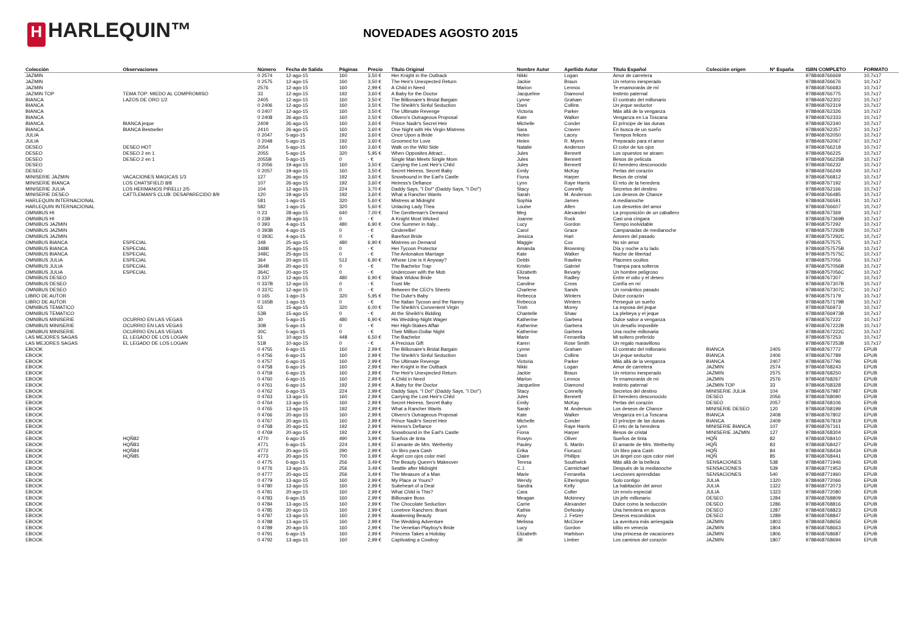H HARLEQUIN™ NOVEDADES AGOSTO 2015
| Colección | Observaciones | Número | Fecha de Salida | Páginas | Precio | Título Original | Nombre Autor | Apellido Autor | Título Español | Colección origen | Nº España | ISBN COMPLETO | FORMATO |
| --- | --- | --- | --- | --- | --- | --- | --- | --- | --- | --- | --- | --- | --- |
| JAZMIN | | 0 2574 | 12-ago-15 | 160 | 3,50 € | Her Knight in the Outback | Nikki | Logan | Amor de carretera | | | 9788468766669 | 10,7x17 |
| JAZMIN | | 0 2575 | 12-ago-15 | 160 | 3,50 € | The Heir's Unexpected Return | Jackie | Braun | Un retorno inesperado | | | 9788468766676 | 10,7x17 |
| JAZMIN | | 2576 | 12-ago-15 | 160 | 2,99 € | A Child in Need | Marion | Lennox | Te enamorarás de mí | | | 9788468766683 | 10,7x17 |
| JAZMIN TOP | TEMA TOP: MIEDO AL COMPROMISO | 33 | 12-ago-15 | 192 | 3,60 € | A Baby for the Doctor | Jacqueline | Diamond | Instinto paternal | | | 9788468766775 | 10,7x17 |
| BIANCA | LAZOS DE ORO 1/2 | 2405 | 12-ago-15 | 160 | 3,50 € | The Billionaire's Bridal Bargain | Lynne | Graham | El contrato del millonario | | | 9788468762302 | 10,7x17 |
| BIANCA | | 0 2406 | 12-ago-15 | 160 | 3,50 € | The Sheikh's Sinful Seduction | Dani | Collins | Un jeque seductor | | | 9788468762319 | 10,7x17 |
| BIANCA | | 0 2407 | 12-ago-15 | 160 | 3,50 € | The Ultimate Revenge | Victoria | Parker | Más allá de la venganza | | | 9788468762326 | 10,7x17 |
| BIANCA | | 0 2408 | 26-ago-15 | 160 | 3,50 € | Olivero's Outrageous Proposal | Kate | Walker | Venganza en La Toscana | | | 9788468762333 | 10,7x17 |
| BIANCA | BIANCA jeque | 2409 | 26-ago-15 | 160 | 3,60 € | Prince Nadir's Secret Heir | Michelle | Conder | El príncipe de las dunas | | | 9788468762340 | 10,7x17 |
| BIANCA | BIANCA Bestseller | 2410 | 26-ago-15 | 160 | 3,60 € | One Night with His Virgin Mistress | Sara | Craven | En busca de un sueño | | | 9788468762357 | 10,7x17 |
| JULIA | | 0 2047 | 5-ago-15 | 192 | 3,60 € | Once Upon a Bride | Helen | Lacey | Tiempos felices | | | 9788468762050 | 10,7x17 |
| JULIA | | 0 2048 | 5-ago-15 | 192 | 3,60 € | Groomed for Love | Helen | R. Myers | Preparado para el amor | | | 9788468762067 | 10,7x17 |
| DESEO | DESEO HOT | 2054 | 5-ago-15 | 160 | 3,60 € | Walk on the Wild Side | Natalie | Anderson | El color de tus ojos | | | 9788468766218 | 10,7x17 |
| DESEO | DESEO 2 en 1 | 2055 | 5-ago-15 | 320 | 5,95 € | When Opposites Attract... | Jules | Bennett | Los opuestos se atraen | | | 9788468766225 | 10,7x17 |
| DESEO | DESEO 2 en 1 | 2055B | 5-ago-15 | 0 | - € | Single Man Meets Single Mom | Jules | Bennett | Besos de película | | | 9788468766225B | 10,7x17 |
| DESEO | | 0 2056 | 19-ago-15 | 160 | 3,50 € | Carrying the Lost Heir's Child | Jules | Bennett | El heredero desconocido | | | 9788468766232 | 10,7x17 |
| DESEO | | 0 2057 | 19-ago-15 | 160 | 3,50 € | Secret Heiress, Secret Baby | Emily | McKay | Perlas del corazón | | | 9788468766249 | 10,7x17 |
| MINISERIE JAZMIN | VACACIONES MAGICAS 1/3 | 127 | 26-ago-15 | 192 | 3,60 € | Snowbound in the Earl's Castle | Fiona | Harper | Besos de cristal | | | 9788468766812 | 10,7x17 |
| MINISERIE BIANCA | LOS CHATSFIELD 8/8 | 107 | 26-ago-15 | 192 | 3,60 € | Heiress's Defiance | Lynn | Raye Harris | El reto de la heredera | | | 9788468767192 | 10,7x17 |
| MINISERIE JULIA | LOS HERMANOS PIRELLI 2/5 | 104 | 12-ago-15 | 224 | 3,70 € | Daddy Says, "I Do!" (Daddy Says, "I Do!") | Stacy | Connelly | Secretos del destino | | | 9788468762166 | 10,7x17 |
| MINISERIE DESEO | CATTLEMAN'S CLUB: DESAPARECIDO 8/9 | 120 | 19-ago-15 | 192 | 3,60 € | What a Rancher Wants | Sarah | M. Anderson | Los deseos de Chance | | | 9788468766485 | 10,7x17 |
| HARLEQUIN INTERNACIONAL | | 581 | 1-ago-15 | 320 | 5,60 € | Mistress at Midnight | Sophia | James | A medianoche | | | 9788468766591 | 10,7x17 |
| HARLEQUIN INTERNACIONAL | | 582 | 1-ago-15 | 320 | 5,60 € | Unlacing Lady Thea | Louise | Allen | Los desvelos del amor | | | 9788468766607 | 10,7x17 |
| OMNIBUS HI | | 0 23 | 28-ago-15 | 640 | 7,00 € | The Gentleman's Demand | Meg | Alexander | La proposición de un caballero | | | 9788468767369 | 10,7x17 |
| OMNIBUS HI | | 0 23B | 28-ago-15 | 0 | - € | A Knight Most Wicked | Joanne | Rock | Casi una cíngara | | | 9788468767369B | 10,7x17 |
| OMNIBUS JAZMIN | | 0 393 | 4-ago-15 | 480 | 6,90 € | One Summer in Italy... | Lucy | Gordon | Tiempo inolvidable | | | 9788468757292 | 10,7x17 |
| OMNIBUS JAZMIN | | 0 393B | 4-ago-15 | 0 | - € | Cinderellie! | Carol | Grace | Campanadas de medianoche | | | 9788468757292B | 10,7x17 |
| OMNIBUS JAZMIN | | 0 393C | 4-ago-15 | 0 | - € | Barefoot Bride | Jessica | Hart | Amores del pasado | | | 9788468757292C | 10,7x17 |
| OMNIBUS BIANCA | ESPECIAL | 348 | 25-ago-15 | 480 | 6,90 € | Mistress on Demand | Maggie | Cox | No sin amor | | | 9788468757575 | 10,7x17 |
| OMNIBUS BIANCA | ESPECIAL | 348B | 25-ago-15 | 0 | - € | Her Tycoon Protector | Amanda | Browning | Día y noche a tu lado | | | 9788468757575B | 10,7x17 |
| OMNIBUS BIANCA | ESPECIAL | 348C | 25-ago-15 | 0 | - € | The Antonakos Marriage | Kate | Walker | Noche de libertad | | | 9788468757575C | 10,7x17 |
| OMNIBUS JULIA | ESPECIAL | 364 | 20-ago-15 | 512 | 6,90 € | Whose Line is It Anyway? | Debbi | Rawlins | Placeres ocultos | | | 9788468757056 | 10,7x17 |
| OMNIBUS JULIA | ESPECIAL | 364B | 20-ago-15 | 0 | - € | The Bachelor Trap | Kristin | Gabriel | Trampa para solteros | | | 9788468757056B | 10,7x17 |
| OMNIBUS JULIA | ESPECIAL | 364C | 20-ago-15 | 0 | - € | Undercover with the Mob | Elizabeth | Bevarly | Un hombre peligroso | | | 9788468757056C | 10,7x17 |
| OMNIBUS DESEO | | 0 337 | 12-ago-15 | 480 | 6,90 € | Black Widow Bride | Tessa | Radley | Entre el odio y el deseo | | | 9788468767307 | 10,7x17 |
| OMNIBUS DESEO | | 0 337B | 12-ago-15 | 0 | - € | Trust Me | Caroline | Cross | Confía en mí | | | 9788468767307B | 10,7x17 |
| OMNIBUS DESEO | | 0 337C | 12-ago-15 | 0 | - € | Between the CEO's Sheets | Charlene | Sands | Un romántico pasado | | | 9788468767307C | 10,7x17 |
| LIBRO DE AUTOR | | 0 165 | 1-ago-15 | 320 | 5,95 € | The Duke's Baby | Rebecca | Winters | Dulce corazón | | | 9788468757179 | 10,7x17 |
| LIBRO DE AUTOR | | 0 165B | 1-ago-15 | 0 | - € | The Italian Tycoon and the Nanny | Rebecca | Winters | Perseguir un sueño | | | 9788468757179B | 10,7x17 |
| OMNIBUS TEMATICO | | 53 | 15-ago-15 | 320 | 6,00 € | The Sheikh's Convenient Virgin | Trish | Morey | La esposa del jeque | | | 9788468766973 | 10,7x17 |
| OMNIBUS TEMATICO | | 53B | 15-ago-15 | 0 | - € | At the Sheikh's Bidding | Chantelle | Shaw | La plebeya y el jeque | | | 9788468766973B | 10,7x17 |
| OMNIBUS MINISERIE | OCURRIO EN LAS VEGAS | 30 | 5-ago-15 | 480 | 6,90 € | His Wedding-Night Wager | Katherine | Garbera | Dulce sabor a venganza | | | 9788468767222 | 10,7x17 |
| OMNIBUS MINISERIE | OCURRIO EN LAS VEGAS | 30B | 5-ago-15 | 0 | - € | Her High-Stakes Affair | Katherine | Garbera | Un desafío imposible | | | 9788468767222B | 10,7x17 |
| OMNIBUS MINISERIE | OCURRIO EN LAS VEGAS | 30C | 5-ago-15 | 0 | - € | Their Million-Dollar Night | Katherine | Garbera | Una noche millonaria | | | 9788468767222C | 10,7x17 |
| LAS MEJORES SAGAS | EL LEGADO DE LOS LOGAN | 51 | 10-ago-15 | 448 | 6,50 € | The Bachelor | Marie | Ferrarella | Mi soltero preferido | | | 9788468767253 | 10,7x17 |
| LAS MEJORES SAGAS | EL LEGADO DE LOS LOGAN | 51B | 10-ago-15 | 0 | - € | A Precious Gift | Karen | Rose Smith | Un regalo maravilloso | | | 9788468767253B | 10,7x17 |
| EBOOK | | 0 4755 | 6-ago-15 | 160 | 2,99 € | The Billionaire's Bridal Bargain | Lynne | Graham | El contrato del millonario | BIANCA | 2405 | 9788468767772 | EPUB |
| EBOOK | | 0 4756 | 6-ago-15 | 160 | 2,99 € | The Sheikh's Sinful Seduction | Dani | Collins | Un jeque seductor | BIANCA | 2406 | 9788468767789 | EPUB |
| EBOOK | | 0 4757 | 6-ago-15 | 160 | 2,99 € | The Ultimate Revenge | Victoria | Parker | Más allá de la venganza | BIANCA | 2407 | 9788468767796 | EPUB |
| EBOOK | | 0 4758 | 6-ago-15 | 160 | 2,99 € | Her Knight in the Outback | Nikki | Logan | Amor de carretera | JAZMIN | 2574 | 9788468768243 | EPUB |
| EBOOK | | 0 4759 | 6-ago-15 | 160 | 2,99 € | The Heir's Unexpected Return | Jackie | Braun | Un retorno inesperado | JAZMIN | 2575 | 9788468768250 | EPUB |
| EBOOK | | 0 4760 | 6-ago-15 | 160 | 2,99 € | A Child in Need | Marion | Lennox | Te enamorarás de mí | JAZMIN | 2576 | 9788468768267 | EPUB |
| EBOOK | | 0 4761 | 6-ago-15 | 192 | 2,99 € | A Baby for the Doctor | Jacqueline | Diamond | Instinto paternal | JAZMIN TOP | 33 | 9788468768328 | EPUB |
| EBOOK | | 0 4762 | 6-ago-15 | 224 | 2,99 € | Daddy Says, "I Do!" (Daddy Says, "I Do!") | Stacy | Connelly | Secretos del destino | MINISERIE JULIA | 104 | 9788468767987 | EPUB |
| EBOOK | | 0 4763 | 13-ago-15 | 160 | 2,99 € | Carrying the Lost Heir's Child | Jules | Bennett | El heredero desconocido | DESEO | 2056 | 9788468768090 | EPUB |
| EBOOK | | 0 4764 | 13-ago-15 | 160 | 2,99 € | Secret Heiress, Secret Baby | Emily | McKay | Perlas del corazón | DESEO | 2057 | 9788468768106 | EPUB |
| EBOOK | | 0 4765 | 13-ago-15 | 192 | 2,99 € | What a Rancher Wants | Sarah | M. Anderson | Los deseos de Chance | MINISERIE DESEO | 120 | 9788468768199 | EPUB |
| EBOOK | | 0 4766 | 20-ago-15 | 160 | 2,99 € | Olivero's Outrageous Proposal | Kate | Walker | Venganza en La Toscana | BIANCA | 2408 | 9788468767802 | EPUB |
| EBOOK | | 0 4767 | 20-ago-15 | 160 | 2,99 € | Prince Nadir's Secret Heir | Michelle | Conder | El príncipe de las dunas | BIANCA | 2409 | 9788468767819 | EPUB |
| EBOOK | | 0 4768 | 20-ago-15 | 192 | 2,99 € | Heiress's Defiance | Lynn | Raye Harris | El reto de la heredera | MINISERIE BIANCA | 107 | 9788468767161 | EPUB |
| EBOOK | | 0 4769 | 20-ago-15 | 192 | 2,99 € | Snowbound in the Earl's Castle | Fiona | Harper | Besos de cristal | MINISERIE JAZMIN | 127 | 9788468768304 | EPUB |
| EBOOK | HQÑ82 | 4770 | 6-ago-15 | 490 | 3,99 € | Sueños de tinta | Rowyn | Oliver | Sueños de tinta | HQÑ | 82 | 9788468768410 | EPUB |
| EBOOK | HQÑ83 | 4771 | 6-ago-15 | 224 | 1,99 € | El amante de Mrs. Wetherby | Pauley | S. Martin | El amante de Mrs. Wetherby | HQÑ | 83 | 9788468768427 | EPUB |
| EBOOK | HQÑ84 | 4772 | 20-ago-15 | 290 | 2,99 € | Un libro para Cash | Erika | Fiorucci | Un libro para Cash | HQÑ | 84 | 9788468768434 | EPUB |
| EBOOK | HQÑ85 | 4773 | 20-ago-15 | 700 | 3,99 € | Ángel con ojos color miel | Claire | Phillips | Un ángel con ojos color miel | HQÑ | 85 | 9788468768441 | EPUB |
| EBOOK | | 0 4775 | 6-ago-15 | 256 | 3,49 € | The Beauty Queen's Makeover | Teresa | Southwick | Más allá de la belleza | SENSACIONES | 538 | 9788468771946 | EPUB |
| EBOOK | | 0 4776 | 13-ago-15 | 256 | 3,49 € | Seattle after Midnight | C.J. | Carmichael | Después de la medianoche | SENSACIONES | 539 | 9788468771953 | EPUB |
| EBOOK | | 0 4777 | 20-ago-15 | 256 | 3,49 € | The Measure of a Man | Marie | Ferrarella | Lecciones aprendidas | SENSACIONES | 540 | 9788468771960 | EPUB |
| EBOOK | | 0 4779 | 13-ago-15 | 160 | 2,99 € | My Place or Yours? | Wendy | Etherington | Solo contigo | JULIA | 1320 | 9788468772066 | EPUB |
| EBOOK | | 0 4780 | 13-ago-15 | 160 | 2,99 € | Suiteheart of a Deal | Sandra | Kelly | La habitación del amor | JULIA | 1322 | 9788468772073 | EPUB |
| EBOOK | | 0 4781 | 20-ago-15 | 160 | 2,99 € | What Child is This? | Cara | Colter | Un envío especial | JULIA | 1323 | 9788468772080 | EPUB |
| EBOOK | | 0 4783 | 6-ago-15 | 160 | 2,99 € | Billionaire Boss | Meagan | Mckinney | Un jefe millonario | DESEO | 1284 | 9788468768809 | EPUB |
| EBOOK | | 0 4784 | 13-ago-15 | 160 | 2,99 € | The Chocolate Seduction | Carrie | Alexander | Dulce como la seducción | DESEO | 1286 | 9788468768816 | EPUB |
| EBOOK | | 0 4785 | 20-ago-15 | 160 | 2,99 € | Lonetree Ranchers: Brant | Kathie | DeNosky | Una heredera en apuros | DESEO | 1287 | 9788468768823 | EPUB |
| EBOOK | | 0 4787 | 13-ago-15 | 160 | 2,99 € | Awakening Beauty | Amy | J. Fetzer | Deseos escondidos | DESEO | 1289 | 9788468768847 | EPUB |
| EBOOK | | 0 4788 | 13-ago-15 | 160 | 2,99 € | The Wedding Adventure | Melissa | McClone | La aventura más arriesgada | JAZMIN | 1803 | 9788468768656 | EPUB |
| EBOOK | | 0 4789 | 20-ago-15 | 160 | 2,99 € | The Venetian Playboy's Bride | Lucy | Gordon | Idilio en venecia | JAZMIN | 1804 | 9788468768663 | EPUB |
| EBOOK | | 0 4791 | 6-ago-15 | 160 | 2,99 € | Princess Takes a Holiday | Elizabeth | Harbison | Una princesa de vacaciones | JAZMIN | 1806 | 9788468768687 | EPUB |
| EBOOK | | 0 4792 | 13-ago-15 | 160 | 2,99 € | Captivating a Cowboy | Jill | Limber | Los caminos del corazón | JAZMIN | 1807 | 9788468768694 | EPUB |